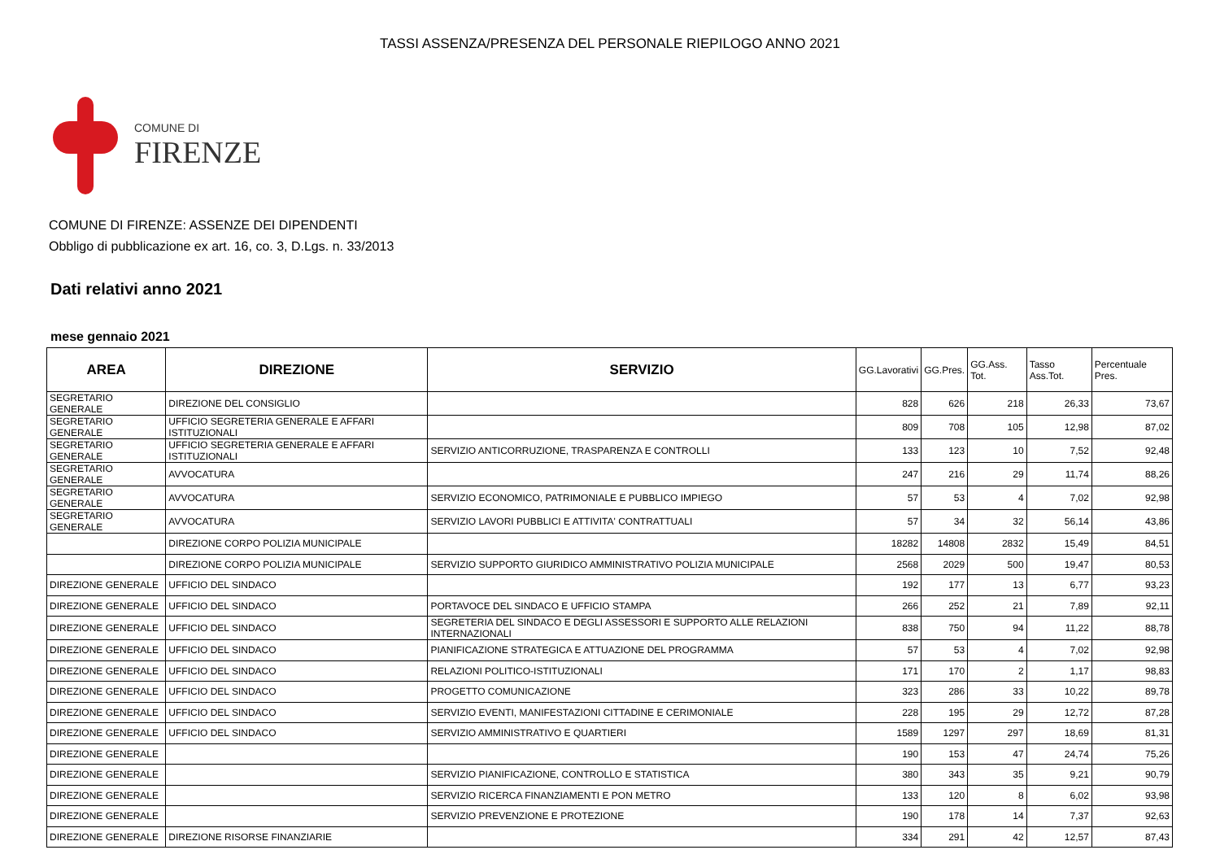TASSI ASSENZA/PRESENZA DEL PERSONALE RIEPILOGO ANNO 2021
COMUNE DI
FIRENZE
COMUNE DI FIRENZE: ASSENZE DEI DIPENDENTI
Obbligo di pubblicazione ex art. 16, co. 3, D.Lgs. n. 33/2013
Dati relativi anno 2021
mese gennaio 2021
| AREA | DIREZIONE | SERVIZIO | GG.Lavorativi | GG.Pres. | GG.Ass. Tot. | Tasso Ass.Tot. | Percentuale Pres. |
| --- | --- | --- | --- | --- | --- | --- | --- |
| SEGRETARIO GENERALE | DIREZIONE DEL CONSIGLIO | | 828 | 626 | 218 | 26,33 | 73,67 |
| SEGRETARIO GENERALE | UFFICIO SEGRETERIA GENERALE E AFFARI ISTITUZIONALI | | 809 | 708 | 105 | 12,98 | 87,02 |
| SEGRETARIO GENERALE | UFFICIO SEGRETERIA GENERALE E AFFARI ISTITUZIONALI | SERVIZIO ANTICORRUZIONE, TRASPARENZA E CONTROLLI | 133 | 123 | 10 | 7,52 | 92,48 |
| SEGRETARIO GENERALE | AVVOCATURA | | 247 | 216 | 29 | 11,74 | 88,26 |
| SEGRETARIO GENERALE | AVVOCATURA | SERVIZIO ECONOMICO, PATRIMONIALE E PUBBLICO IMPIEGO | 57 | 53 | 4 | 7,02 | 92,98 |
| SEGRETARIO GENERALE | AVVOCATURA | SERVIZIO LAVORI PUBBLICI E ATTIVITA' CONTRATTUALI | 57 | 34 | 32 | 56,14 | 43,86 |
| | DIREZIONE CORPO POLIZIA MUNICIPALE | | 18282 | 14808 | 2832 | 15,49 | 84,51 |
| | DIREZIONE CORPO POLIZIA MUNICIPALE | SERVIZIO SUPPORTO GIURIDICO AMMINISTRATIVO POLIZIA MUNICIPALE | 2568 | 2029 | 500 | 19,47 | 80,53 |
| DIREZIONE GENERALE | UFFICIO DEL SINDACO | | 192 | 177 | 13 | 6,77 | 93,23 |
| DIREZIONE GENERALE | UFFICIO DEL SINDACO | PORTAVOCE DEL SINDACO E UFFICIO STAMPA | 266 | 252 | 21 | 7,89 | 92,11 |
| DIREZIONE GENERALE | UFFICIO DEL SINDACO | SEGRETERIA DEL SINDACO E DEGLI ASSESSORI E SUPPORTO ALLE RELAZIONI INTERNAZIONALI | 838 | 750 | 94 | 11,22 | 88,78 |
| DIREZIONE GENERALE | UFFICIO DEL SINDACO | PIANIFICAZIONE STRATEGICA E ATTUAZIONE DEL PROGRAMMA | 57 | 53 | 4 | 7,02 | 92,98 |
| DIREZIONE GENERALE | UFFICIO DEL SINDACO | RELAZIONI POLITICO-ISTITUZIONALI | 171 | 170 | 2 | 1,17 | 98,83 |
| DIREZIONE GENERALE | UFFICIO DEL SINDACO | PROGETTO COMUNICAZIONE | 323 | 286 | 33 | 10,22 | 89,78 |
| DIREZIONE GENERALE | UFFICIO DEL SINDACO | SERVIZIO EVENTI, MANIFESTAZIONI CITTADINE E CERIMONIALE | 228 | 195 | 29 | 12,72 | 87,28 |
| DIREZIONE GENERALE | UFFICIO DEL SINDACO | SERVIZIO AMMINISTRATIVO E QUARTIERI | 1589 | 1297 | 297 | 18,69 | 81,31 |
| DIREZIONE GENERALE | | | 190 | 153 | 47 | 24,74 | 75,26 |
| DIREZIONE GENERALE | | SERVIZIO PIANIFICAZIONE, CONTROLLO E STATISTICA | 380 | 343 | 35 | 9,21 | 90,79 |
| DIREZIONE GENERALE | | SERVIZIO RICERCA FINANZIAMENTI E PON METRO | 133 | 120 | 8 | 6,02 | 93,98 |
| DIREZIONE GENERALE | | SERVIZIO PREVENZIONE E PROTEZIONE | 190 | 178 | 14 | 7,37 | 92,63 |
| DIREZIONE GENERALE | DIREZIONE RISORSE FINANZIARIE | | 334 | 291 | 42 | 12,57 | 87,43 |